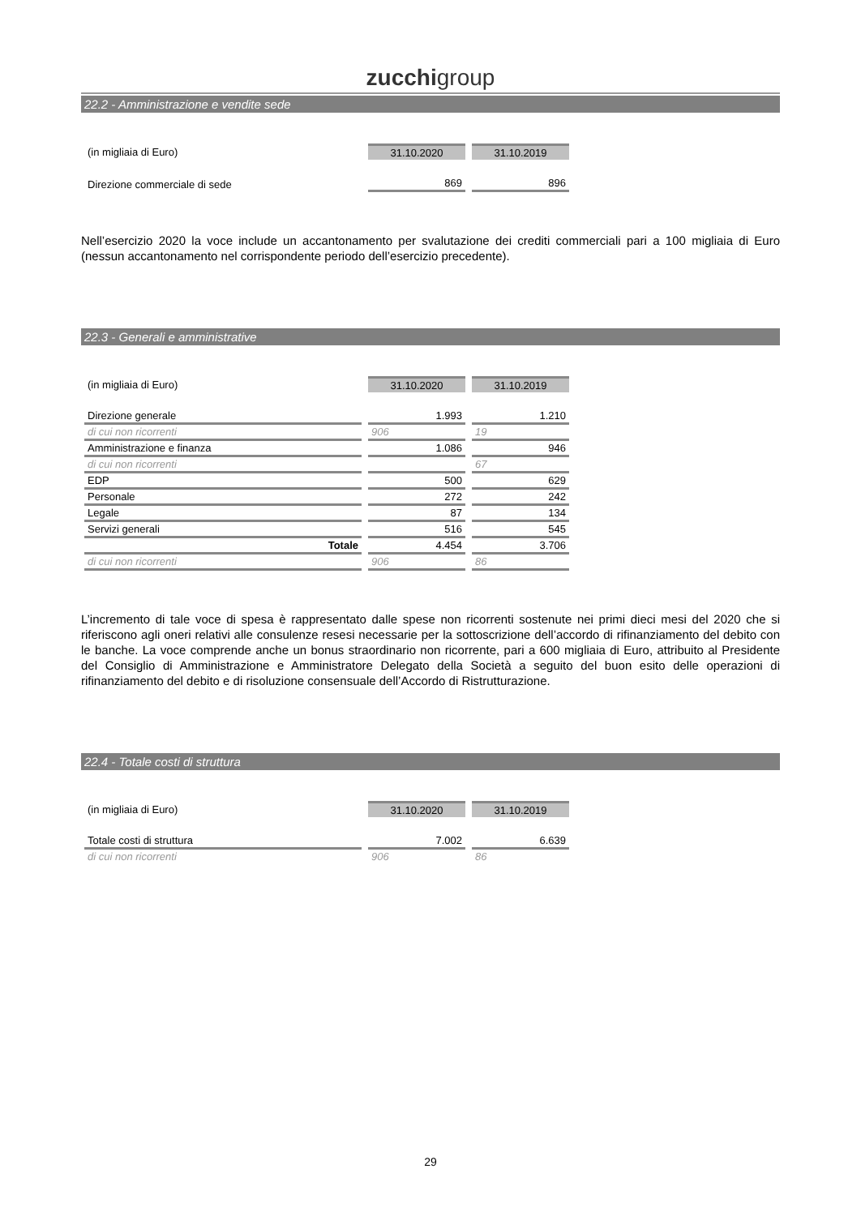zucchigroup
22.2 - Amministrazione e vendite sede
| (in migliaia di Euro) | 31.10.2020 | 31.10.2019 |
| Direzione commerciale di sede | 869 | 896 |
Nell’esercizio 2020 la voce include un accantonamento per svalutazione dei crediti commerciali pari a 100 migliaia di Euro (nessun accantonamento nel corrispondente periodo dell’esercizio precedente).
22.3 - Generali e amministrative
| (in migliaia di Euro) | 31.10.2020 | 31.10.2019 |
| Direzione generale | 1.993 | 1.210 |
| di cui non ricorrenti | 906 | 19 |
| Amministrazione e finanza | 1.086 | 946 |
| di cui non ricorrenti | | 67 |
| EDP | 500 | 629 |
| Personale | 272 | 242 |
| Legale | 87 | 134 |
| Servizi generali | 516 | 545 |
| Totale | 4.454 | 3.706 |
| di cui non ricorrenti | 906 | 86 |
L’incremento di tale voce di spesa è rappresentato dalle spese non ricorrenti sostenute nei primi dieci mesi del 2020 che si riferiscono agli oneri relativi alle consulenze resesi necessarie per la sottoscrizione dell’accordo di rifinanziamento del debito con le banche. La voce comprende anche un bonus straordinario non ricorrente, pari a 600 migliaia di Euro, attribuito al Presidente del Consiglio di Amministrazione e Amministratore Delegato della Società a seguito del buon esito delle operazioni di rifinanziamento del debito e di risoluzione consensuale dell’Accordo di Ristrutturazione.
22.4 - Totale costi di struttura
| (in migliaia di Euro) | 31.10.2020 | 31.10.2019 |
| Totale costi di struttura | 7.002 | 6.639 |
| di cui non ricorrenti | 906 | 86 |
29